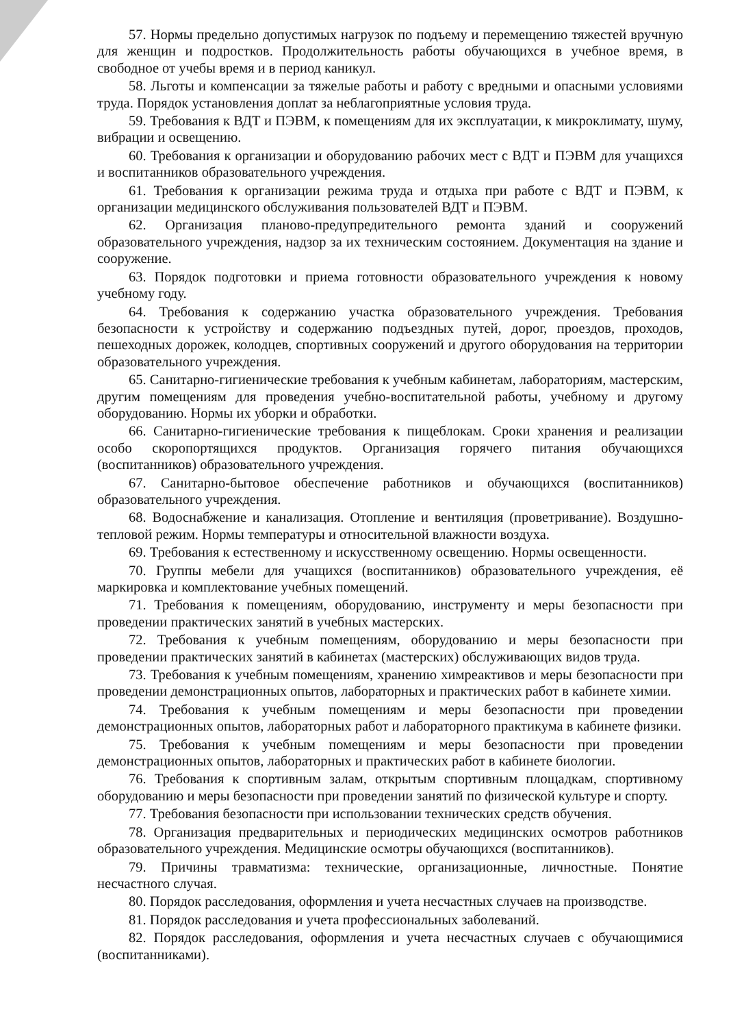57. Нормы предельно допустимых нагрузок по подъему и перемещению тяжестей вручную для женщин и подростков. Продолжительность работы обучающихся в учебное время, в свободное от учебы время и в период каникул.
58. Льготы и компенсации за тяжелые работы и работу с вредными и опасными условиями труда. Порядок установления доплат за неблагоприятные условия труда.
59. Требования к ВДТ и ПЭВМ, к помещениям для их эксплуатации, к микроклимату, шуму, вибрации и освещению.
60. Требования к организации и оборудованию рабочих мест с ВДТ и ПЭВМ для учащихся и воспитанников образовательного учреждения.
61. Требования к организации режима труда и отдыха при работе с ВДТ и ПЭВМ, к организации медицинского обслуживания пользователей ВДТ и ПЭВМ.
62. Организация планово-предупредительного ремонта зданий и сооружений образовательного учреждения, надзор за их техническим состоянием. Документация на здание и сооружение.
63. Порядок подготовки и приема готовности образовательного учреждения к новому учебному году.
64. Требования к содержанию участка образовательного учреждения. Требования безопасности к устройству и содержанию подъездных путей, дорог, проездов, проходов, пешеходных дорожек, колодцев, спортивных сооружений и другого оборудования на территории образовательного учреждения.
65. Санитарно-гигиенические требования к учебным кабинетам, лабораториям, мастерским, другим помещениям для проведения учебно-воспитательной работы, учебному и другому оборудованию. Нормы их уборки и обработки.
66. Санитарно-гигиенические требования к пищеблокам. Сроки хранения и реализации особо скоропортящихся продуктов. Организация горячего питания обучающихся (воспитанников) образовательного учреждения.
67. Санитарно-бытовое обеспечение работников и обучающихся (воспитанников) образовательного учреждения.
68. Водоснабжение и канализация. Отопление и вентиляция (проветривание). Воздушно-тепловой режим. Нормы температуры и относительной влажности воздуха.
69. Требования к естественному и искусственному освещению. Нормы освещенности.
70. Группы мебели для учащихся (воспитанников) образовательного учреждения, её маркировка и комплектование учебных помещений.
71. Требования к помещениям, оборудованию, инструменту и меры безопасности при проведении практических занятий в учебных мастерских.
72. Требования к учебным помещениям, оборудованию и меры безопасности при проведении практических занятий в кабинетах (мастерских) обслуживающих видов труда.
73. Требования к учебным помещениям, хранению химреактивов и меры безопасности при проведении демонстрационных опытов, лабораторных и практических работ в кабинете химии.
74. Требования к учебным помещениям и меры безопасности при проведении демонстрационных опытов, лабораторных работ и лабораторного практикума в кабинете физики.
75. Требования к учебным помещениям и меры безопасности при проведении демонстрационных опытов, лабораторных и практических работ в кабинете биологии.
76. Требования к спортивным залам, открытым спортивным площадкам, спортивному оборудованию и меры безопасности при проведении занятий по физической культуре и спорту.
77. Требования безопасности при использовании технических средств обучения.
78. Организация предварительных и периодических медицинских осмотров работников образовательного учреждения. Медицинские осмотры обучающихся (воспитанников).
79. Причины травматизма: технические, организационные, личностные. Понятие несчастного случая.
80. Порядок расследования, оформления и учета несчастных случаев на производстве.
81. Порядок расследования и учета профессиональных заболеваний.
82. Порядок расследования, оформления и учета несчастных случаев с обучающимися (воспитанниками).